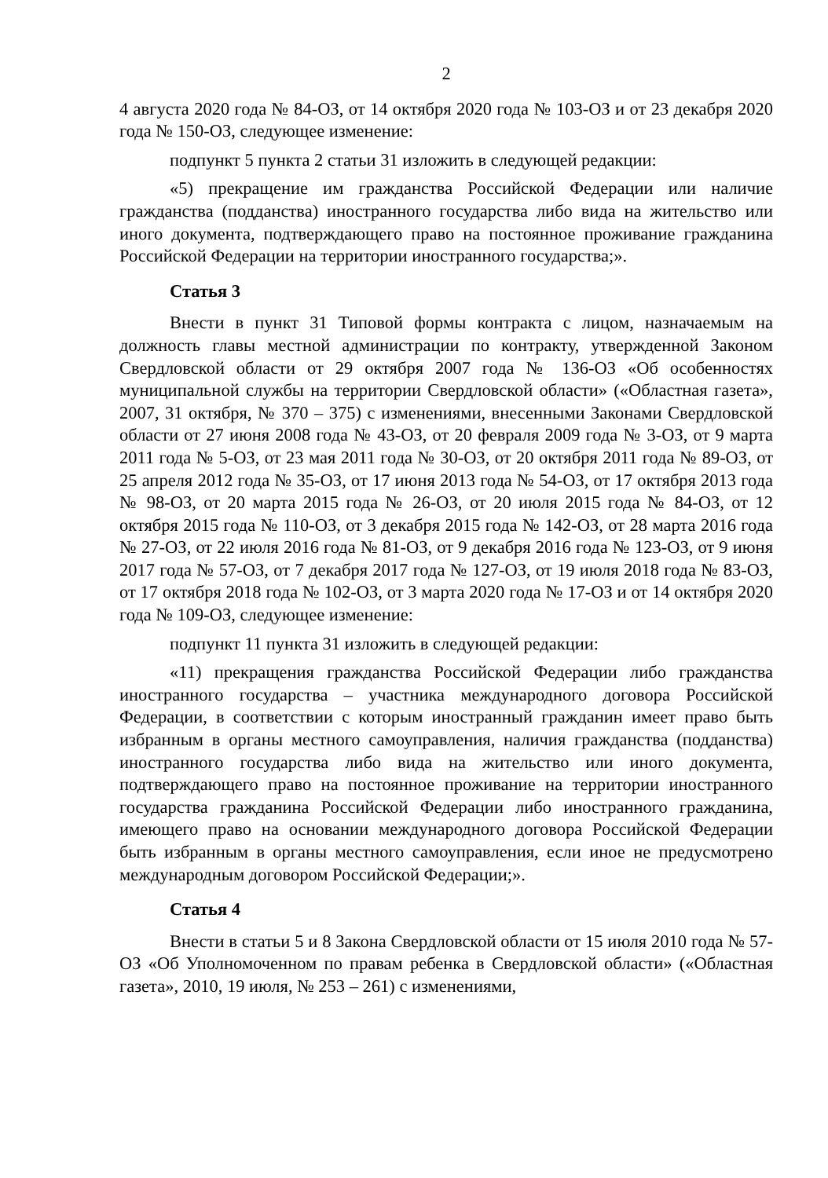2
4 августа 2020 года № 84-ОЗ, от 14 октября 2020 года № 103-ОЗ и от 23 декабря 2020 года № 150-ОЗ, следующее изменение:
подпункт 5 пункта 2 статьи 31 изложить в следующей редакции:
«5) прекращение им гражданства Российской Федерации или наличие гражданства (подданства) иностранного государства либо вида на жительство или иного документа, подтверждающего право на постоянное проживание гражданина Российской Федерации на территории иностранного государства;».
Статья 3
Внести в пункт 31 Типовой формы контракта с лицом, назначаемым на должность главы местной администрации по контракту, утвержденной Законом Свердловской области от 29 октября 2007 года № 136-ОЗ «Об особенностях муниципальной службы на территории Свердловской области» («Областная газета», 2007, 31 октября, № 370 – 375) с изменениями, внесенными Законами Свердловской области от 27 июня 2008 года № 43-ОЗ, от 20 февраля 2009 года № 3-ОЗ, от 9 марта 2011 года № 5-ОЗ, от 23 мая 2011 года № 30-ОЗ, от 20 октября 2011 года № 89-ОЗ, от 25 апреля 2012 года № 35-ОЗ, от 17 июня 2013 года № 54-ОЗ, от 17 октября 2013 года № 98-ОЗ, от 20 марта 2015 года № 26-ОЗ, от 20 июля 2015 года № 84-ОЗ, от 12 октября 2015 года № 110-ОЗ, от 3 декабря 2015 года № 142-ОЗ, от 28 марта 2016 года № 27-ОЗ, от 22 июля 2016 года № 81-ОЗ, от 9 декабря 2016 года № 123-ОЗ, от 9 июня 2017 года № 57-ОЗ, от 7 декабря 2017 года № 127-ОЗ, от 19 июля 2018 года № 83-ОЗ, от 17 октября 2018 года № 102-ОЗ, от 3 марта 2020 года № 17-ОЗ и от 14 октября 2020 года № 109-ОЗ, следующее изменение:
подпункт 11 пункта 31 изложить в следующей редакции:
«11) прекращения гражданства Российской Федерации либо гражданства иностранного государства – участника международного договора Российской Федерации, в соответствии с которым иностранный гражданин имеет право быть избранным в органы местного самоуправления, наличия гражданства (подданства) иностранного государства либо вида на жительство или иного документа, подтверждающего право на постоянное проживание на территории иностранного государства гражданина Российской Федерации либо иностранного гражданина, имеющего право на основании международного договора Российской Федерации быть избранным в органы местного самоуправления, если иное не предусмотрено международным договором Российской Федерации;».
Статья 4
Внести в статьи 5 и 8 Закона Свердловской области от 15 июля 2010 года № 57-ОЗ «Об Уполномоченном по правам ребенка в Свердловской области» («Областная газета», 2010, 19 июля, № 253 – 261) с изменениями,